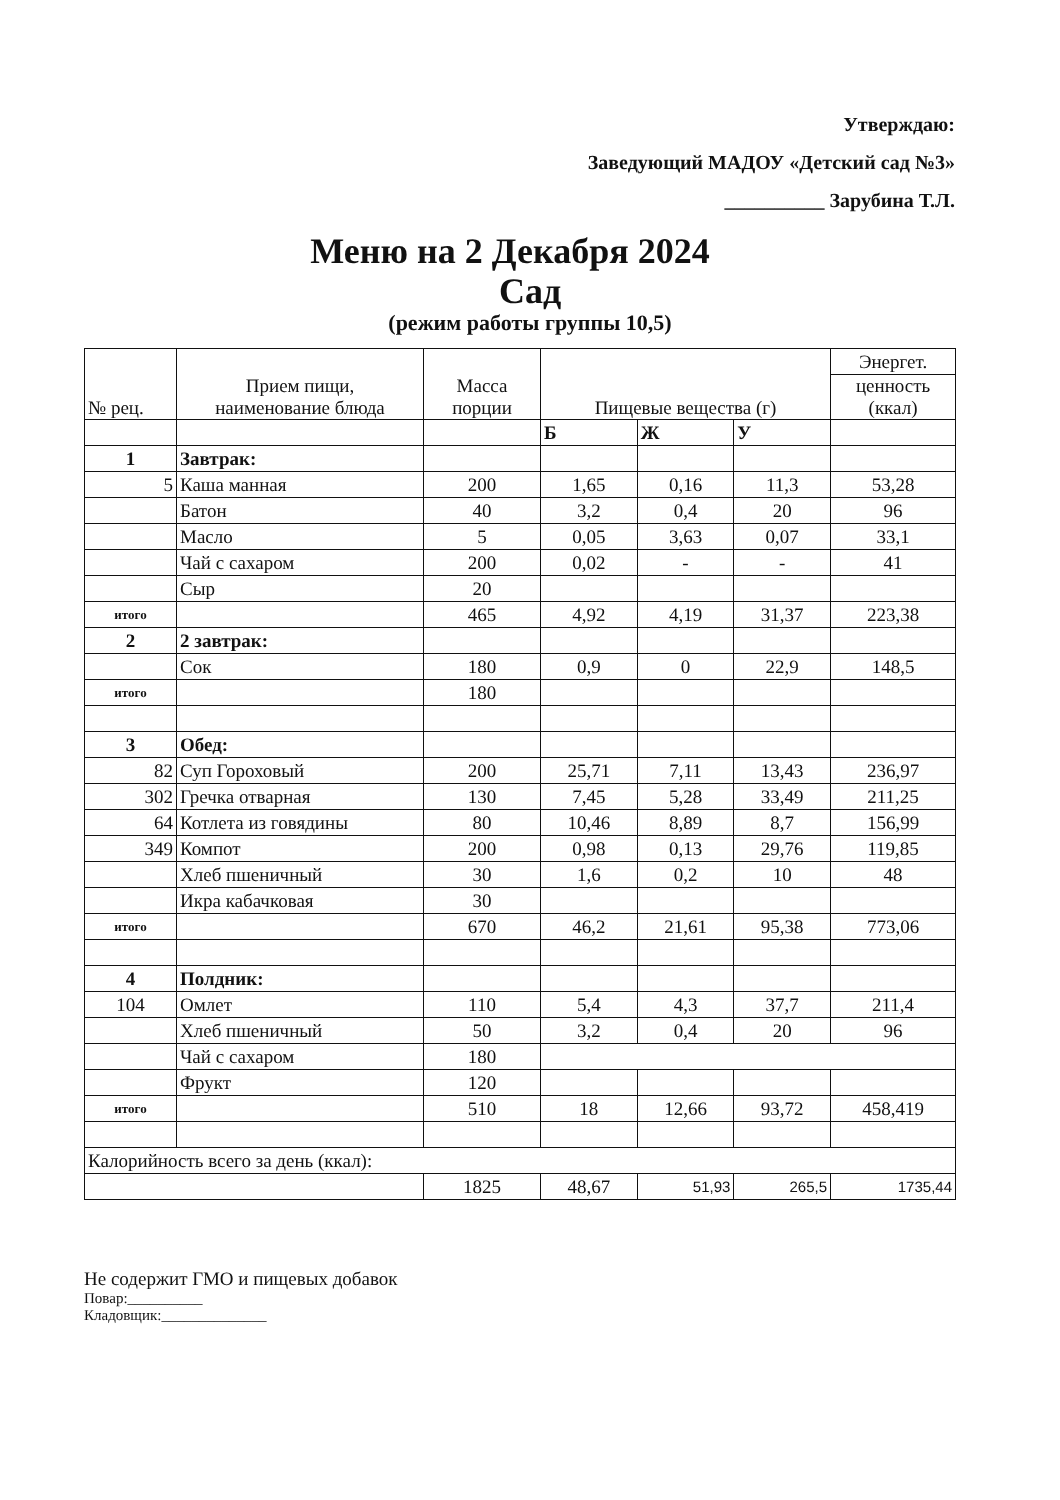Утверждаю:
Заведующий МАДОУ «Детский сад №3»
__________ Зарубина Т.Л.
Меню на 2 Декабря 2024
Сад
(режим работы группы 10,5)
| № рец. | Прием пищи, наименование блюда | Масса порции | Пищевые вещества (г) | | | Энергет. |
| --- | --- | --- | --- | --- | --- | --- |
| | | | | | | ценность (ккал) |
| | | | Б | Ж | У | |
| 1 | Завтрак: | | | | | |
| 5 | Каша манная | 200 | 1,65 | 0,16 | 11,3 | 53,28 |
| | Батон | 40 | 3,2 | 0,4 | 20 | 96 |
| | Масло | 5 | 0,05 | 3,63 | 0,07 | 33,1 |
| | Чай с сахаром | 200 | 0,02 | - | - | 41 |
| | Сыр | 20 | | | | |
| итого | | 465 | 4,92 | 4,19 | 31,37 | 223,38 |
| 2 | 2 завтрак: | | | | | |
| | Сок | 180 | 0,9 | 0 | 22,9 | 148,5 |
| итого | | 180 | | | | |
| 3 | Обед: | | | | | |
| 82 | Суп Гороховый | 200 | 25,71 | 7,11 | 13,43 | 236,97 |
| 302 | Гречка отварная | 130 | 7,45 | 5,28 | 33,49 | 211,25 |
| 64 | Котлета из говядины | 80 | 10,46 | 8,89 | 8,7 | 156,99 |
| 349 | Компот | 200 | 0,98 | 0,13 | 29,76 | 119,85 |
| | Хлеб пшеничный | 30 | 1,6 | 0,2 | 10 | 48 |
| | Икра кабачковая | 30 | | | | |
| итого | | 670 | 46,2 | 21,61 | 95,38 | 773,06 |
| 4 | Полдник: | | | | | |
| 104 | Омлет | 110 | 5,4 | 4,3 | 37,7 | 211,4 |
| | Хлеб пшеничный | 50 | 3,2 | 0,4 | 20 | 96 |
| | Чай с сахаром | 180 | | | | |
| | Фрукт | 120 | | | | |
| итого | | 510 | 18 | 12,66 | 93,72 | 458,419 |
| Калорийность всего за день (ккал): | | | | | | |
| | | 1825 | 48,67 | 51,93 | 265,5 | 1735,44 |
Не содержит ГМО и пищевых добавок
Повар:__________
Кладовщик:______________